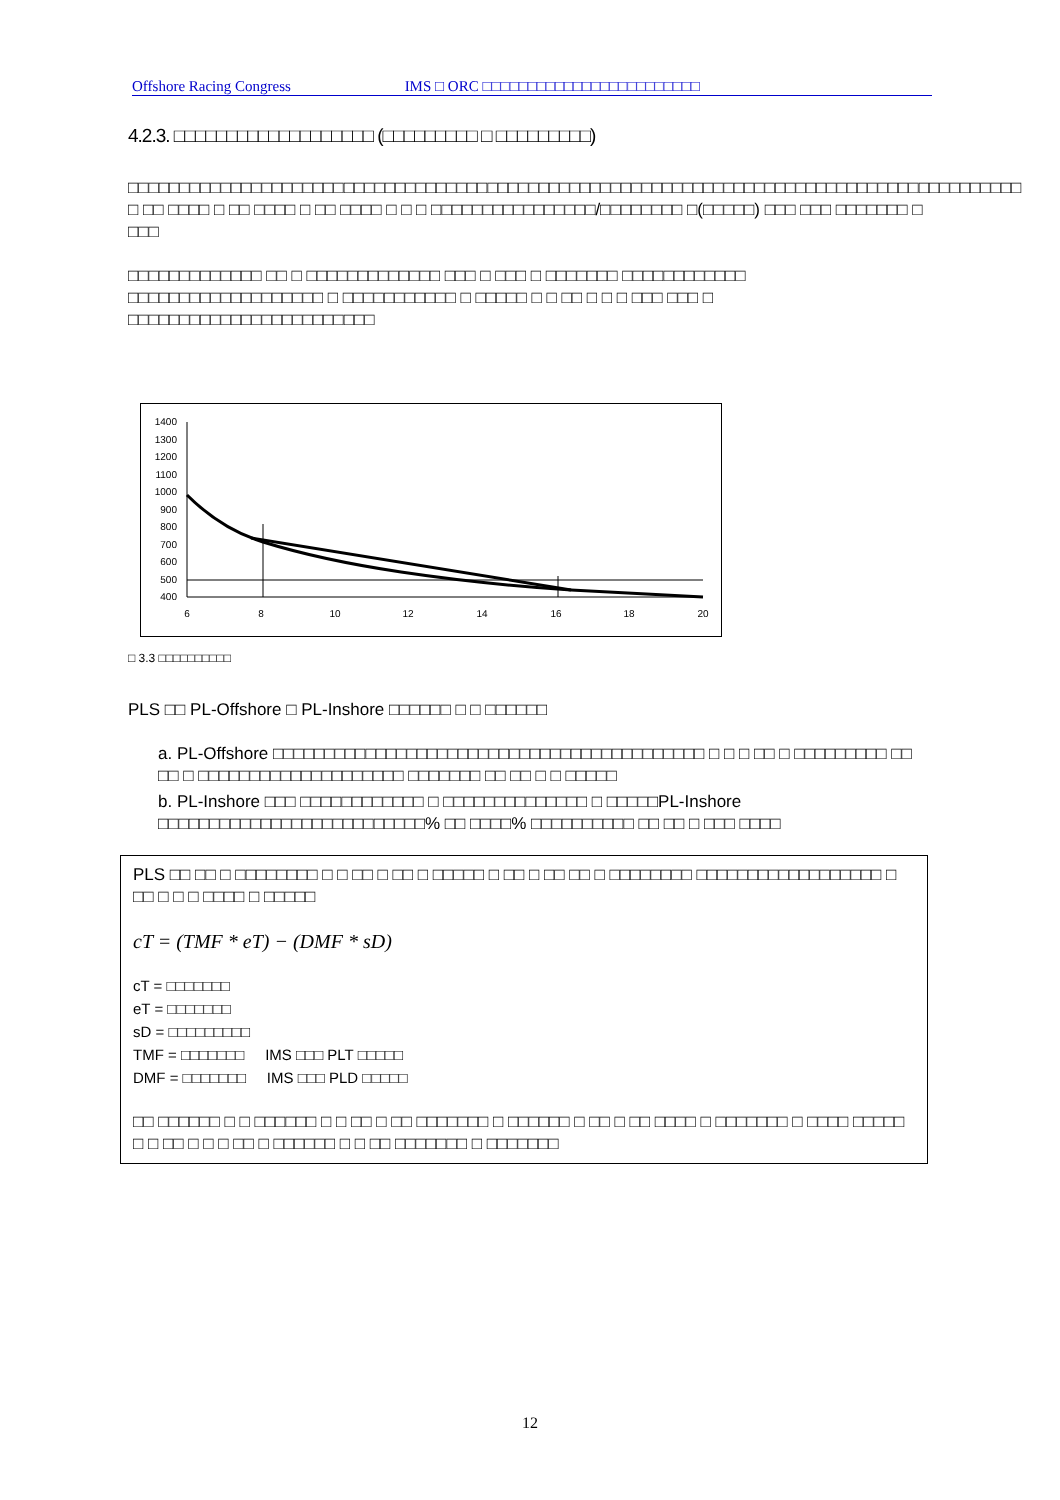Offshore Racing Congress IMS □ ORC □□□□□□□□□□□□□□□□□□□□□□□□
4.2.3. □□□□□□□□□□□□□□□□□□□ (□□□□□□□□□ □ □□□□□□□□□)
□□□□□□□□□□□□□□□□□□□□□□□□□□□□□□□□□□□□□□□□□□□□□□□□□□□□□□□□□□□□□□□□□□□□□□□□□□□□□□□□□□□□□□□
□ □□ □□□□ □ □□ □□□□ □ □□ □□□□ □ □ □ □□□□□□□□□□□□□□□□/□□□□□□□□ □(□□□□□) □□□ □□□ □□□□□□□ □ □□□
□□□□□□□□□□□□□ □□ □ □□□□□□□□□□□□□ □□□ □ □□□ □ □□□□□□□ □□□□□□□□□□□□ □□□□□□□□□□□□□□□□□□□ □ □□□□□□□□□□□ □ □□□□□ □ □ □□ □ □ □ □□□ □□□ □ □□□□□□□□□□□□□□□□□□□□□□□□
1400
1300
1200
1100
1000
900
800
700
600
500
400
6
8
10
12
14
16
18
20
□ 3.3 □□□□□□□□□□
PLS □□ PL-Offshore □ PL-Inshore □□□□□□ □ □ □□□□□□
a. PL-Offshore □□□□□□□□□□□□□□□□□□□□□□□□□□□□□□□□□□□□□□□□□□ □ □ □ □□ □ □□□□□□□□□ □□ □□ □ □□□□□□□□□□□□□□□□□□□□ □□□□□□□ □□ □□ □ □ □□□□□
b. PL-Inshore □□□ □□□□□□□□□□□□ □ □□□□□□□□□□□□□□ □ □□□□□PL-Inshore □□□□□□□□□□□□□□□□□□□□□□□□□□% □□ □□□□% □□□□□□□□□□ □□ □□ □ □□□ □□□□
PLS □□ □□ □ □□□□□□□□ □ □ □□ □ □□ □ □□□□□ □ □□ □ □□ □□ □ □□□□□□□□ □□□□□□□□□□□□□□□□□□ □ □□ □ □ □ □□□□ □ □□□□□
cT = (TMF * eT) − (DMF * sD)
cT = □□□□□□□
eT = □□□□□□□
sD = □□□□□□□□□
TMF = □□□□□□□ IMS □□□ PLT □□□□□
DMF = □□□□□□□ IMS □□□ PLD □□□□□
□□ □□□□□□ □ □ □□□□□□ □ □ □□ □ □□ □□□□□□□ □ □□□□□□ □ □□ □ □□ □□□□ □ □□□□□□□ □ □□□□ □□□□□ □ □ □□ □ □ □ □□ □ □□□□□□ □ □ □□ □□□□□□□ □ □□□□□□□
12